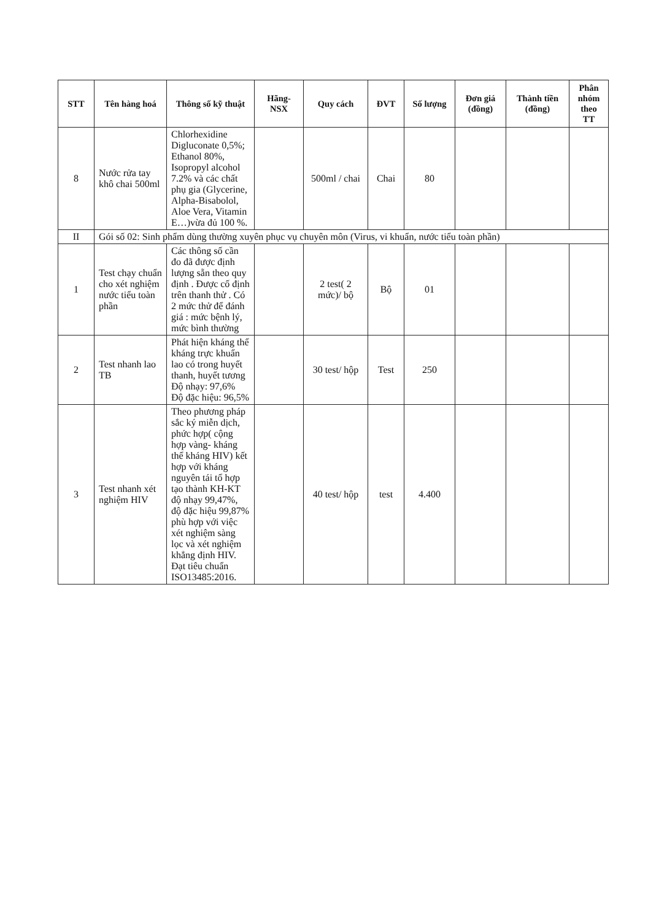| STT | Tên hàng hoá | Thông số kỹ thuật | Hãng-NSX | Quy cách | ĐVT | Số lượng | Đơn giá (đồng) | Thành tiền (đồng) | Phân nhóm theo TT |
| --- | --- | --- | --- | --- | --- | --- | --- | --- | --- |
| 8 | Nước rửa tay khô chai 500ml | Chlorhexidine Digluconate 0,5%; Ethanol 80%, Isopropyl alcohol 7.2% và các chất phụ gia (Glycerine, Alpha-Bisabolol, Aloe Vera, Vitamin E…)vừa đủ 100 %. | | 500ml / chai | Chai | 80 | | | |
| II | Gói số 02: Sinh phẩm dùng thường xuyên phục vụ chuyên môn (Virus, vi khuẩn, nước tiểu toàn phần) | | | | | | | | |
| 1 | Test chạy chuẩn cho xét nghiệm nước tiểu toàn phần | Các thông số cần đo đã được định lượng sẵn theo quy định . Được cố định trên thanh thử . Có 2 mức thử để đánh giá : mức bệnh lý, mức bình thường | | 2 test( 2 mức)/ bộ | Bộ | 01 | | | |
| 2 | Test nhanh lao TB | Phát hiện kháng thể kháng trực khuẩn lao có trong huyết thanh, huyết tương Độ nhạy: 97,6% Độ đặc hiệu: 96,5% | | 30 test/ hộp | Test | 250 | | | |
| 3 | Test nhanh xét nghiệm HIV | Theo phương pháp sắc ký miễn dịch, phức hợp( cộng hợp vàng- kháng thể kháng HIV) kết hợp với kháng nguyên tái tổ hợp tạo thành KH-KT độ nhạy 99,47%, độ đặc hiệu 99,87% phù hợp với việc xét nghiệm sàng lọc và xét nghiệm khẳng định HIV. Đạt tiêu chuẩn ISO13485:2016. | | 40 test/ hộp | test | 4.400 | | | |